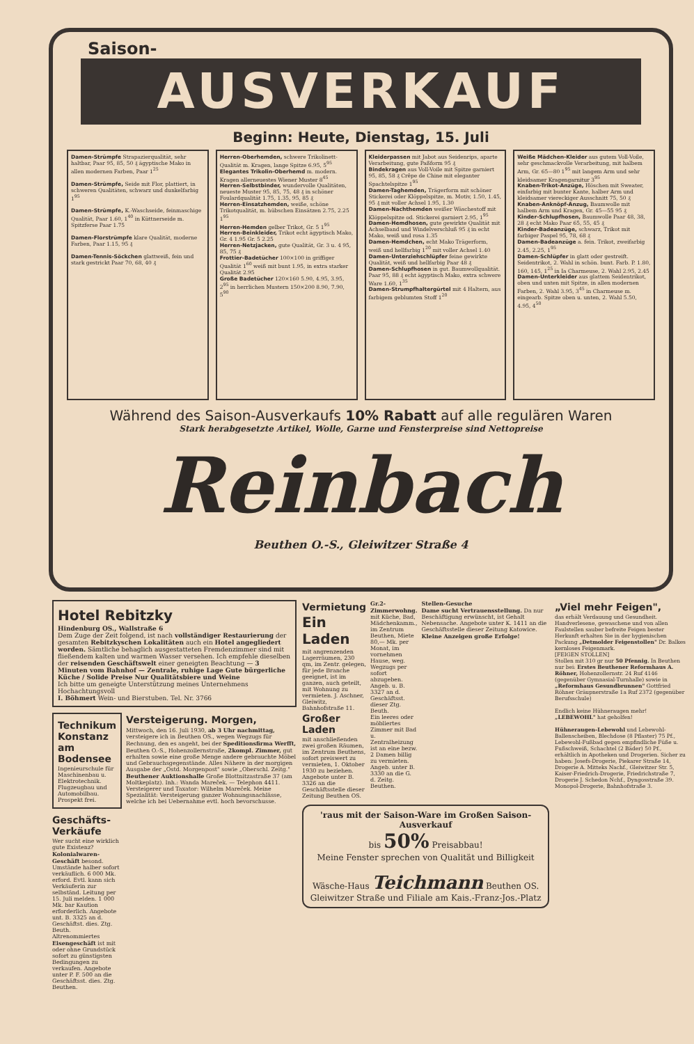Saison-
AUSVERKAUF
Beginn: Heute, Dienstag, 15. Juli
Damen-Strümpfe Strapazierqualität, sehr haltbar, Paar 95, 85, 50 ₰ ägyptische Mako in allen modernen Farben, Paar 1<sup>25</sup>
Damen-Strümpfe, Seide mit Flor, plattiert, in schweren Qualitäten, schwarz und dunkelfarbig 1<sup>95</sup>
Damen-Strümpfe, K.-Waschseide, feinmaschige Qualität, Paar 1.60, 1<sup>40</sup> in Küttnerseide m. Spitzferse Paar 1.75
Damen-Florstrümpfe klare Qualität, moderne Farben, Paar 1.15, 95 ₰
Damen-Tennis-Söckchen glattweiß, fein und stark gestrickt Paar 70, 68, 40 ₰
Herren-Oberhemden, schwere Trikolinett-Qualität m. Kragen, lange Spitze 6.95, 5<sup>95</sup>
Elegantes Trikolin-Oberhemd m. modern. Kragen allerneuestes Wiener Muster 8<sup>45</sup>
Herren-Selbstbinder, wundervolle Qualitäten, neueste Muster 95, 85, 75, 48 ₰ in schöner Foulardqualität 1.75, 1.35, 95, 85 ₰
Herren-Einsatzhemden, weiße, schöne Trikotqualität, m. hübschen Einsätzen 2.75, 2.25 1<sup>95</sup>
Herren-Hemden gelber Trikot, Gr. 5 1<sup>95</sup>
Herren-Beinkleider, Trikot echt ägyptisch Mako, Gr. 4 1.95 Gr. 5 2.25
Herren-Netzjacken, gute Qualität, Gr. 3 u. 4 95, 85, 75 ₰
Frottier-Badetücher 100×100 in griffiger Qualität 1<sup>60</sup> weiß mit bunt 1.95, in extra starker Qualität 2.95
Große Badetücher 120×160 5.90, 4.95, 3.95, 2<sup>95</sup> in herrlichen Mustern 150×200 8.90, 7.90, 5<sup>90</sup>
Kleiderpassen mit Jabot aus Seidenrips, aparte Verarbeitung, gute Paßform 95 ₰
Bindekragen aus Voll-Voile mit Spitze garniert 95, 85, 58 ₰ Crêpe de Chine mit eleganter Spachtelspitze 1<sup>95</sup>
Damen-Taghemden, Trägerform mit schöner Stickerei oder Klöppelspitze, m. Motiv, 1.50, 1.45, 95 ₰ mit voller Achsel 1.95, 1.30
Damen-Nachthemden weißer Wäschestoff mit Klöppelspitze od. Stickerei garniert 2.95, 1<sup>95</sup>
Damen-Hemdhosen, gute gewirkte Qualität mit Achselband und Windelverschluß 95 ₰ in echt Mako, weiß und rosa 1.35
Damen-Hemdchen, echt Mako Trägerform, weiß und hellfarbig 1<sup>20</sup> mit voller Achsel 1.40
Damen-Unterziehschlüpfer feine gewirkte Qualität, weiß und hellfarbig Paar 48 ₰
Damen-Schlupfhosen in gut. Baumwollqualität. Paar 95, 88 ₰ echt ägyptisch Mako, extra schwere Ware 1.60, 1<sup>35</sup>
Damen-Strumpfhaltergürtel mit 4 Haltern, aus farbigem geblumten Stoff 1<sup>20</sup>
Weiße Mädchen-Kleider aus gutem Voll-Voile, sehr geschmackvolle Verarbeitung, mit halbem Arm, Gr. 65—80 1<sup>95</sup> mit langem Arm und sehr kleidsamer Kragengarnitur 3<sup>95</sup>
Knaben-Trikot-Anzüge, Höschen mit Sweater, einfarbig mit bunter Kante, halber Arm und kleidsamer viereckiger Ausschnitt 75, 50 ₰
Knaben-Anknöpf-Anzug, Baumwolle mit halbem Arm und Kragen, Gr. 45—55 95 ₰
Kinder-Schlupfhosen, Baumwolle Paar 48, 38, 28 ₰ echt Mako Paar 65, 55, 45 ₰
Kinder-Badeanzüge, schwarz, Trikot mit farbiger Paspel 95, 78, 68 ₰
Damen-Badeanzüge a. fein. Trikot, zweifarbig 2.45, 2.25, 1<sup>95</sup>
Damen-Schlüpfer in glatt oder gestreift. Seidentrikot, 2. Wahl in schön. bunt. Farb. P. 1.80, 160, 145, 1<sup>25</sup> in Ia Charmeuse, 2. Wahl 2.95, 2.45
Damen-Unterkleider aus glattem Seidentrikot, oben und unten mit Spitze, in allen modernen Farben, 2. Wahl 3.95, 3<sup>45</sup> in Charmeuse m. eingearb. Spitze oben u. unten, 2. Wahl 5.50, 4.95, 4<sup>50</sup>
Während des Saison-Ausverkaufs 10% Rabatt auf alle regulären Waren
Stark herabgesetzte Artikel, Wolle, Garne und Fensterpreise sind Nettopreise
Reinbach
Beuthen O.-S., Gleiwitzer Straße 4
Hotel Rebitzky
Hindenburg OS., Wallstraße 6
Dem Zuge der Zeit folgend, ist nach vollständiger Restaurierung der gesamten Rebitzkyschen Lokalitäten auch ein Hotel angegliedert worden. Sämtliche behaglich ausgestatteten Fremdenzimmer sind mit fließendem kalten und warmen Wasser versehen. Ich empfehle dieselben der reisenden Geschäftswelt einer geneigten Beachtung — 3 Minuten vom Bahnhof — Zentrale, ruhige Lage Gute bürgerliche Küche / Solide Preise Nur Qualitätsbiere und Weine
Ich bitte um geneigte Unterstützung meines Unternehmens Hochachtungsvoll
I. Böhmert Wein- und Bierstuben. Tel. Nr. 3766
Technikum Konstanz am Bodensee
Ingenieurschule für Maschinenbau u. Elektrotechnik. Flugzeugbau und Automobilbau. Prospekt frei.
Geschäfts-Verkäufe
Wer sucht eine wirklich gute Existenz? Kolonialwaren-Geschäft besond. Umstände halber sofort verkäuflich. 6 000 Mk. erford. Evtl. kann sich Verkäuferin zur selbständ. Leitung per 15. Juli melden. 1 000 Mk. bar Kaution erforderlich. Angebote unt. B. 3325 an d. Geschäftst. dies. Ztg. Beuth.
Altrenommiertes Eisengeschäft ist mit oder ohne Grundstück sofort zu günstigsten Bedingungen zu verkaufen. Angebote unter P. F. 500 an die Geschäftsst. dies. Ztg. Beuthen.
Versteigerung. Morgen,
Mittwoch, den 16. Juli 1930, ab 3 Uhr nachmittag, versteigere ich in Beuthen OS., wegen Wegzugs für Rechnung, den es angeht, bei der Speditionsfirma Werfft, Beuthen O.-S., Hohenzollernstraße, 2kompl. Zimmer, gut erhalten sowie eine große Menge andere gebrauchte Möbel und Gebrauchsgegenstände. Alles Nähere in der morgigen Ausgabe der „Ostd. Morgenpost" sowie „Oberschl. Zeitg." Beuthener Auktionshalle Große Blottnitzastraße 37 (am Moltkeplatz). Inh.: Wanda Mareček. — Telephon 4411. Versteigerer und Taxator: Wilhelm Mareček. Meine Spezialität: Versteigerung ganzer Wohnungsnachlässe, welche ich bei Uebernahme evtl. hoch bevorschusse.
Vermietung
Ein Laden
mit angrenzenden Lagerräumen, 230 qm, im Zentr. gelegen, für jede Branche geeignet, ist im ganzen, auch geteilt, mit Wohnung zu vermieten. J. Aschner, Gleiwitz, Bahnhofstraße 11.
Großer Laden
mit anschließenden zwei großen Räumen, im Zentrum Beuthens, sofort preiswert zu vermieten, 1. Oktober 1930 zu beziehen. Angebote unter B. 3326 an die Geschäftsstelle dieser Zeitung Beuthen OS.
Gr.2-Zimmerwohng. mit Küche, Bad, Mädchenkamm., im Zentrum Beuthen, Miete 80,— Mk. per Monat, im vornehmen Hause, weg. Wegzugs per sofort abzugeben. Angeb. u. B. 3327 an d. Geschäftsst. dieser Ztg. Beuth.
Ein leeres oder möbliertes Zimmer mit Bad u. Zentralheizung ist an eine bezw. 2 Damen billig zu vermieten. Angeb. unter B. 3330 an die G. d. Zeitg. Beuthen.
Stellen-Gesuche
Dame sucht Vertrauensstellung. Da nur Beschäftigung erwünscht, ist Gehalt Nebensache. Angebote unter K. 1411 an die Geschäftsstelle dieser Zeitung Katowice.
Kleine Anzeigen große Erfolge!
'raus mit der Saison-Ware im Großen Saison-Ausverkauf
bis 50% Preisabbau!
Meine Fenster sprechen von Qualität und Billigkeit
Wäsche-Haus Teichmann Beuthen OS. Gleiwitzer Straße und Filiale am Kais.-Franz-Jos.-Platz
„Viel mehr Feigen",
das erhält Verdauung und Gesundheit. Handverlesene, gewaschene und von allen Faulstellen sauber befreite Feigen bester Herkunft erhalten Sie in der hygienischen Packung „Detmolder Feigenstollen" Dr. Balkes kernloses Feigenmark.
[FEIGEN STOLLEN]
Stollen mit 310 gr nur 50 Pfennig. In Beuthen nur bei: Erstes Beuthener Reformhaus A. Röhner, Hohenzollernstr. 24 Ruf 4146 (gegenüber Gymnasial-Turnhalle) sowie in „Reformhaus Gesundbrunnen" Gottfried Röhner Gräupnerstraße 1a Ruf 2372 (gegenüber Berufsschule)
Endlich keine Hühneraugen mehr! „LEBEWOHL" hat geholfen!
Hühneraugen-Lebewohl und Lebewohl-Ballenscheiben, Blechdose (8 Pflaster) 75 Pf., Lebewohl-Fußbad gegen empfindliche Füße u. Fußschweiß, Schachtel (2 Bäder) 50 Pf., erhältlich in Apotheken und Drogerien. Sicher zu haben: Josefs-Drogerie, Piekarer Straße 14, Drogerie A. Mitteks Nachf., Gleiwitzer Str. 5, Kaiser-Friedrich-Drogerie, Friedrichstraße 7, Drogerie J. Schedon Nchf., Dyngosstraße 39. Monopol-Drogerie, Bahnhofstraße 3.